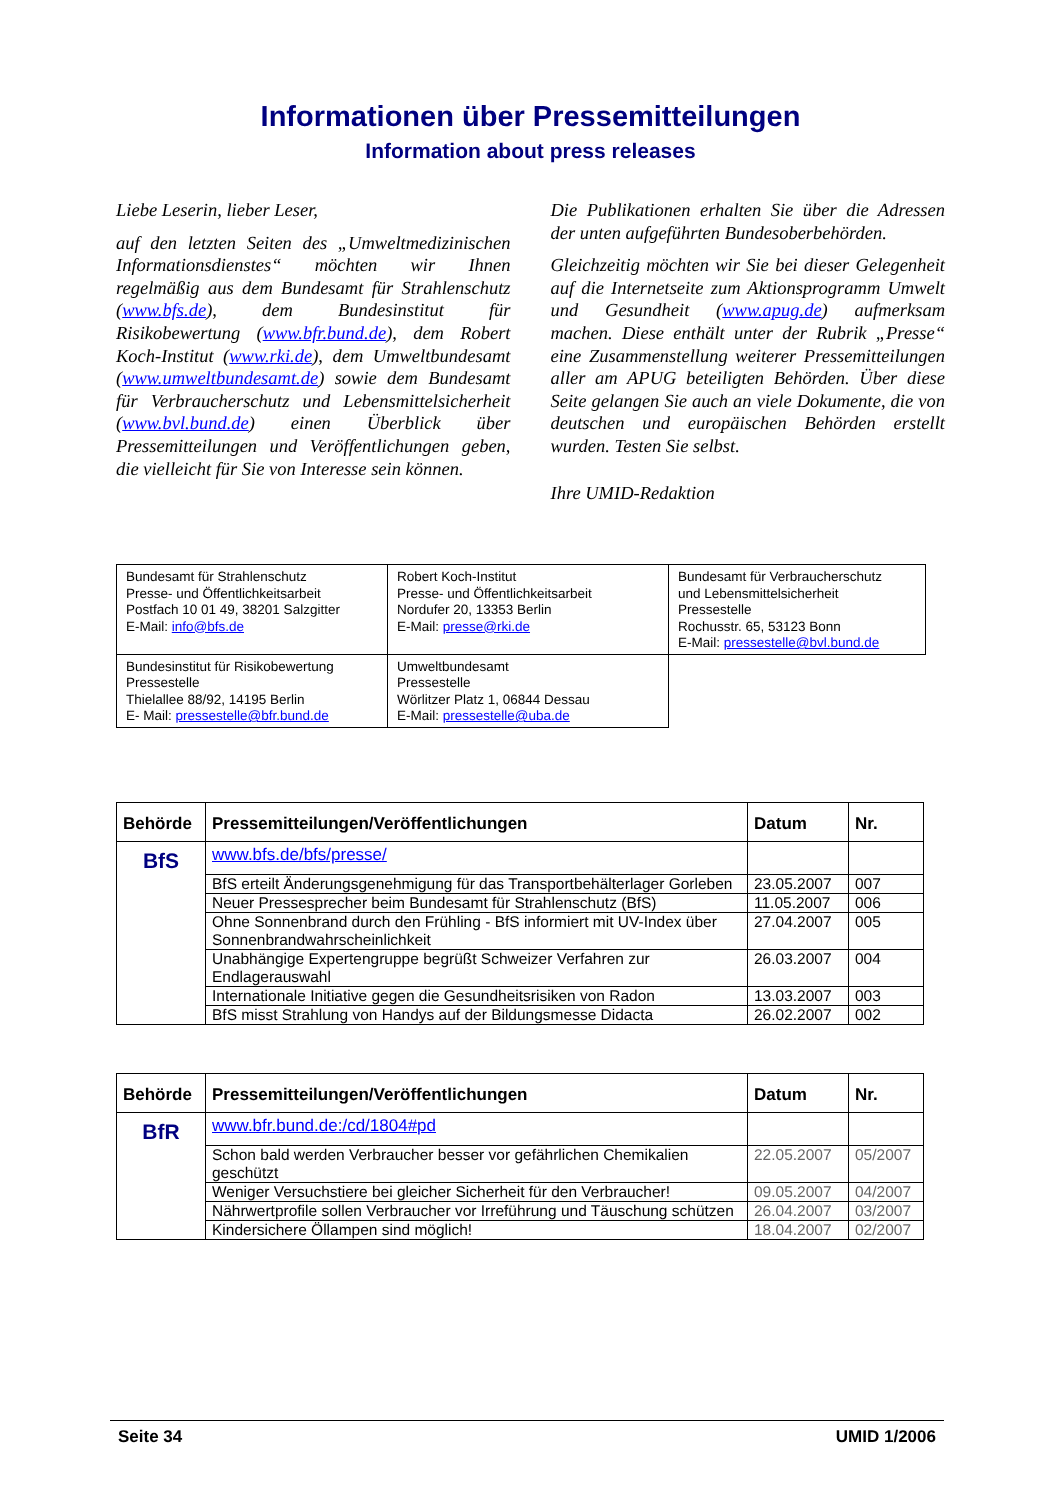Informationen über Pressemitteilungen
Information about press releases
Liebe Leserin, lieber Leser,
auf den letzten Seiten des „Umweltmedizinischen Informationsdienstes“ möchten wir Ihnen regelmäßig aus dem Bundesamt für Strahlenschutz (www.bfs.de), dem Bundesinstitut für Risikobewertung (www.bfr.bund.de), dem Robert Koch-Institut (www.rki.de), dem Umweltbundesamt (www.umweltbundesamt.de) sowie dem Bundesamt für Verbraucherschutz und Lebensmittelsicherheit (www.bvl.bund.de) einen Überblick über Pressemitteilungen und Veröffentlichungen geben, die vielleicht für Sie von Interesse sein können.
Die Publikationen erhalten Sie über die Adressen der unten aufgeführten Bundesoberbehörden.
Gleichzeitig möchten wir Sie bei dieser Gelegenheit auf die Internetseite zum Aktionsprogramm Umwelt und Gesundheit (www.apug.de) aufmerksam machen. Diese enthält unter der Rubrik „Presse“ eine Zusammenstellung weiterer Pressemitteilungen aller am APUG beteiligten Behörden. Über diese Seite gelangen Sie auch an viele Dokumente, die von deutschen und europäischen Behörden erstellt wurden. Testen Sie selbst.
Ihre UMID-Redaktion
| Bundesamt für Strahlenschutz Presse- und Öffentlichkeitsarbeit Postfach 10 01 49, 38201 Salzgitter E-Mail: info@bfs.de | Robert Koch-Institut Presse- und Öffentlichkeitsarbeit Nordufer 20, 13353 Berlin E-Mail: presse@rki.de | Bundesamt für Verbraucherschutz und Lebensmittelsicherheit Pressestelle Rochusstr. 65, 53123 Bonn E-Mail: pressestelle@bvl.bund.de |
| Bundesinstitut für Risikobewertung Pressestelle Thielallee 88/92, 14195 Berlin E- Mail: pressestelle@bfr.bund.de | Umweltbundesamt Pressestelle Wörlitzer Platz 1, 06844 Dessau E-Mail: pressestelle@uba.de | |
| Behörde | Pressemitteilungen/Veröffentlichungen | Datum | Nr. |
| --- | --- | --- | --- |
| BfS | www.bfs.de/bfs/presse/ | | |
| | BfS erteilt Änderungsgenehmigung für das Transportbehälterlager Gorleben | 23.05.2007 | 007 |
| | Neuer Pressesprecher beim Bundesamt für Strahlenschutz (BfS) | 11.05.2007 | 006 |
| | Ohne Sonnenbrand durch den Frühling - BfS informiert mit UV-Index über Sonnenbrandwahrscheinlichkeit | 27.04.2007 | 005 |
| | Unabhängige Expertengruppe begrüßt Schweizer Verfahren zur Endlagerauswahl | 26.03.2007 | 004 |
| | Internationale Initiative gegen die Gesundheitsrisiken von Radon | 13.03.2007 | 003 |
| | BfS misst Strahlung von Handys auf der Bildungsmesse Didacta | 26.02.2007 | 002 |
| Behörde | Pressemitteilungen/Veröffentlichungen | Datum | Nr. |
| --- | --- | --- | --- |
| BfR | www.bfr.bund.de:/cd/1804#pd | | |
| | Schon bald werden Verbraucher besser vor gefährlichen Chemikalien geschützt | 22.05.2007 | 05/2007 |
| | Weniger Versuchstiere bei gleicher Sicherheit für den Verbraucher! | 09.05.2007 | 04/2007 |
| | Nährwertprofile sollen Verbraucher vor Irreführung und Täuschung schützen | 26.04.2007 | 03/2007 |
| | Kindersichere Öllampen sind möglich! | 18.04.2007 | 02/2007 |
Seite 34 UMID 1/2006